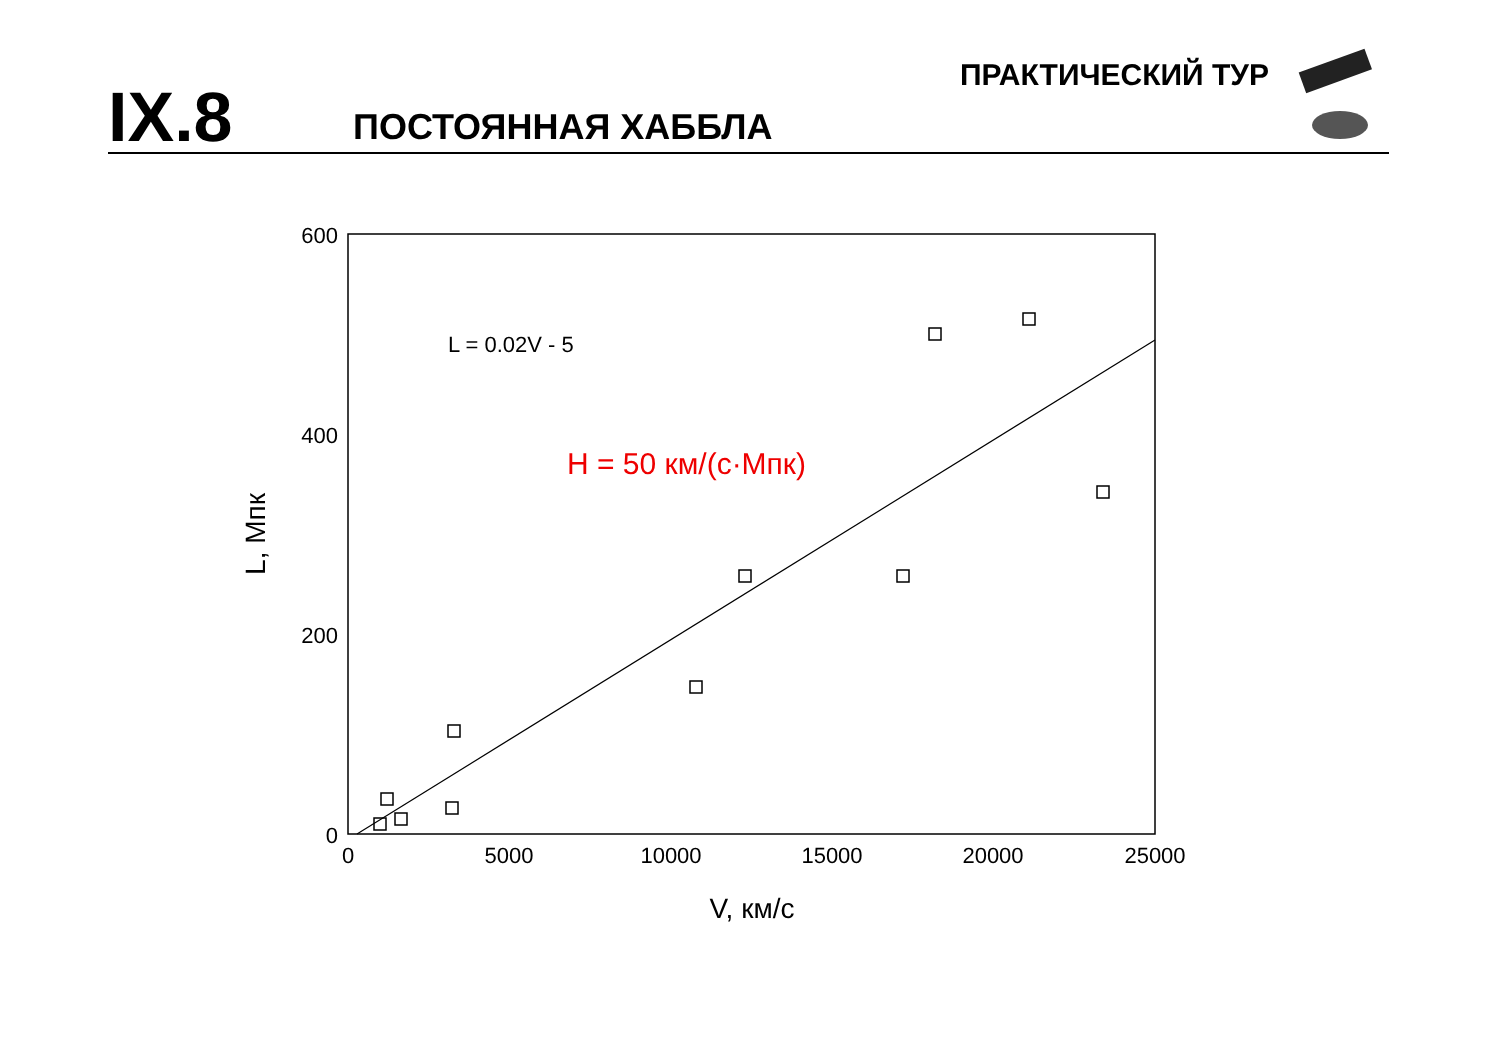IX.8
ПОСТОЯННАЯ ХАББЛА
ПРАКТИЧЕСКИЙ ТУР
600
400
200
0
0
5000
10000
15000
20000
25000
V, км/с
L, Мпк
L = 0.02V - 5
H = 50 км/(с·Мпк)